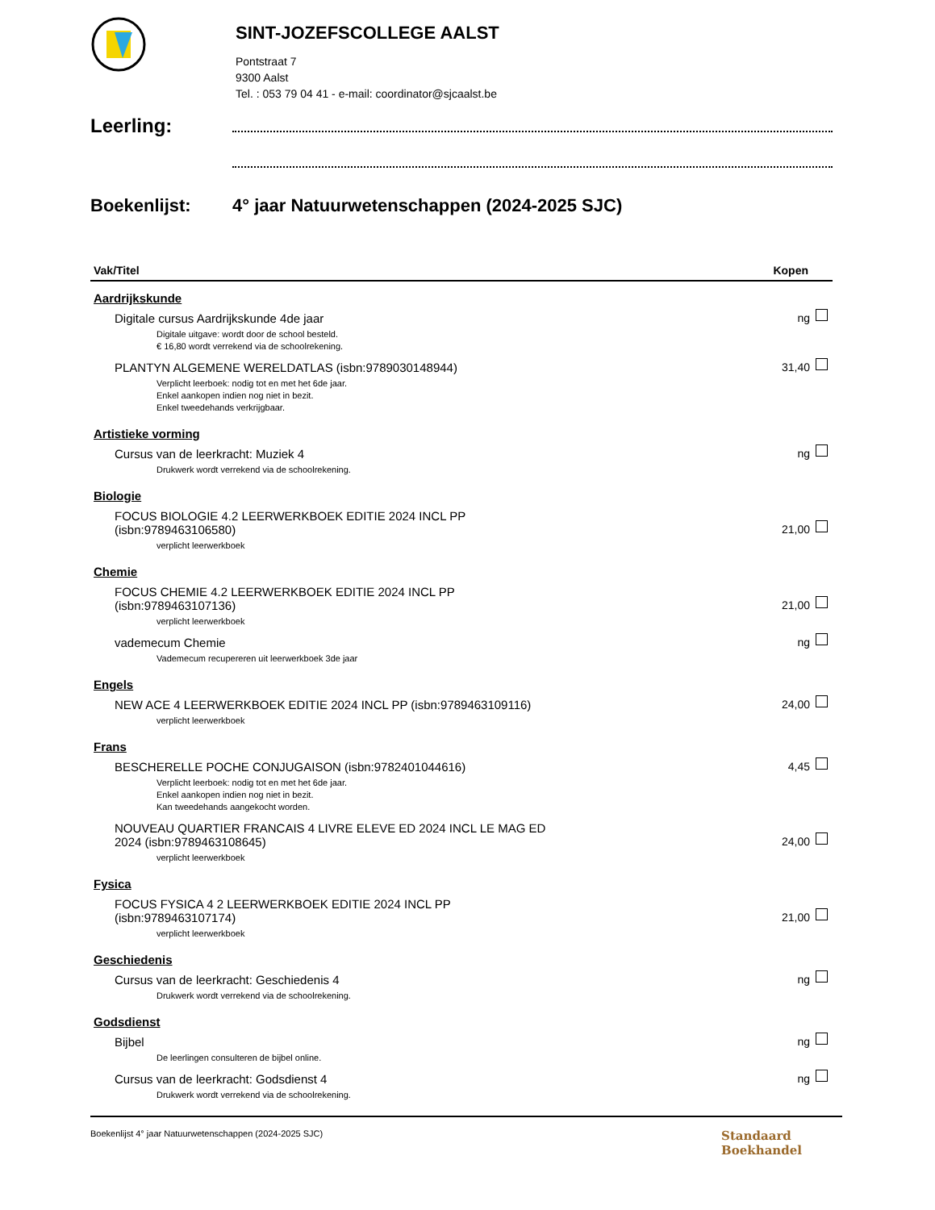SINT-JOZEFSCOLLEGE AALST
Pontstraat 7
9300 Aalst
Tel. : 053 79 04 41 - e-mail: coordinator@sjcaalst.be
Leerling:
Boekenlijst: 4° jaar Natuurwetenschappen (2024-2025 SJC)
| Vak/Titel | Kopen | |
| --- | --- | --- |
| Aardrijkskunde | | |
| Digitale cursus Aardrijkskunde 4de jaar | ng | |
| Digitale uitgave: wordt door de school besteld. € 16,80 wordt verrekend via de schoolrekening. | | |
| PLANTYN ALGEMENE WERELDATLAS (isbn:9789030148944) | 31,40 | |
| Verplicht leerboek: nodig tot en met het 6de jaar. Enkel aankopen indien nog niet in bezit. Enkel tweedehands verkrijgbaar. | | |
| Artistieke vorming | | |
| Cursus van de leerkracht: Muziek 4 | ng | |
| Drukwerk wordt verrekend via de schoolrekening. | | |
| Biologie | | |
| FOCUS BIOLOGIE 4.2 LEERWERKBOEK EDITIE 2024 INCL PP (isbn:9789463106580) | 21,00 | |
| verplicht leerwerkboek | | |
| Chemie | | |
| FOCUS CHEMIE 4.2 LEERWERKBOEK EDITIE 2024 INCL PP (isbn:9789463107136) | 21,00 | |
| verplicht leerwerkboek | | |
| vademecum Chemie | ng | |
| Vademecum recupereren uit leerwerkboek 3de jaar | | |
| Engels | | |
| NEW ACE 4 LEERWERKBOEK EDITIE 2024 INCL PP (isbn:9789463109116) | 24,00 | |
| verplicht leerwerkboek | | |
| Frans | | |
| BESCHERELLE POCHE CONJUGAISON (isbn:9782401044616) | 4,45 | |
| Verplicht leerboek: nodig tot en met het 6de jaar. Enkel aankopen indien nog niet in bezit. Kan tweedehands aangekocht worden. | | |
| NOUVEAU QUARTIER FRANCAIS 4 LIVRE ELEVE ED 2024 INCL LE MAG ED 2024 (isbn:9789463108645) | 24,00 | |
| verplicht leerwerkboek | | |
| Fysica | | |
| FOCUS FYSICA 4 2 LEERWERKBOEK EDITIE 2024 INCL PP (isbn:9789463107174) | 21,00 | |
| verplicht leerwerkboek | | |
| Geschiedenis | | |
| Cursus van de leerkracht: Geschiedenis 4 | ng | |
| Drukwerk wordt verrekend via de schoolrekening. | | |
| Godsdienst | | |
| Bijbel | ng | |
| De leerlingen consulteren de bijbel online. | | |
| Cursus van de leerkracht: Godsdienst 4 | ng | |
| Drukwerk wordt verrekend via de schoolrekening. | | |
Boekenlijst 4° jaar Natuurwetenschappen (2024-2025 SJC)
Standaard
Boekhandel